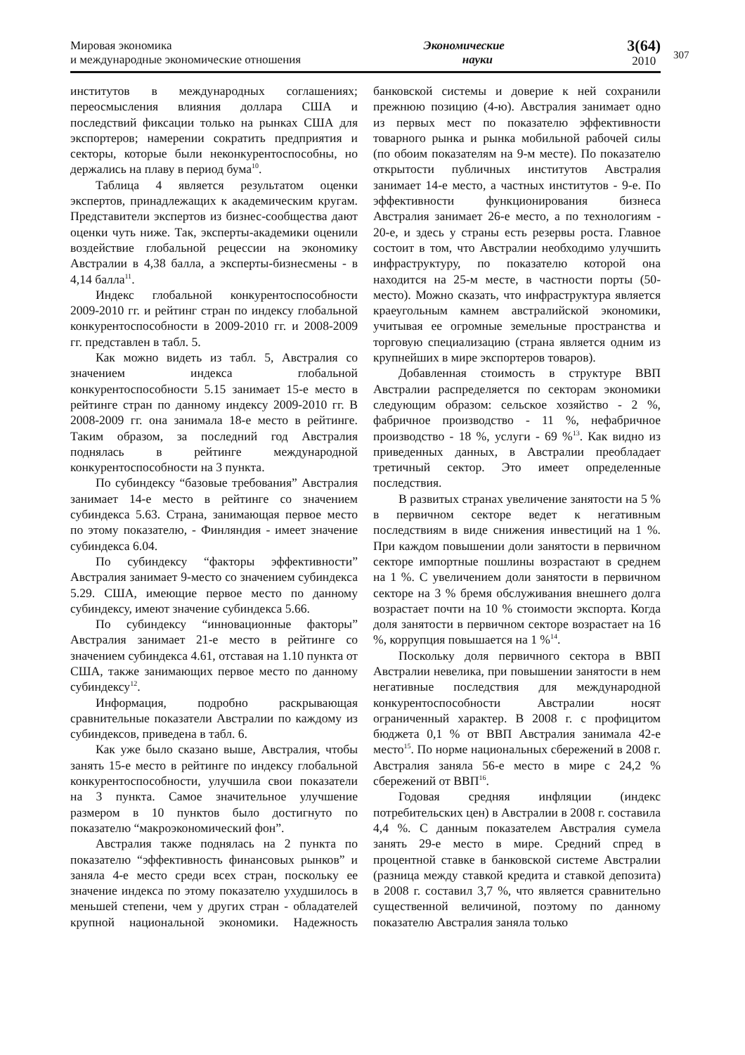Мировая экономика
и международные экономические отношения
Экономические
науки
3(64)
2010
307
институтов в международных соглашениях; переосмысления влияния доллара США и последствий фиксации только на рынках США для экспортеров; намерении сократить предприятия и секторы, которые были неконкурентоспособны, но держались на плаву в период бума<sup>10</sup>.
Таблица 4 является результатом оценки экспертов, принадлежащих к академическим кругам. Представители экспертов из бизнес-сообщества дают оценки чуть ниже. Так, эксперты-академики оценили воздействие глобальной рецессии на экономику Австралии в 4,38 балла, а эксперты-бизнесмены - в 4,14 балла<sup>11</sup>.
Индекс глобальной конкурентоспособности 2009-2010 гг. и рейтинг стран по индексу глобальной конкурентоспособности в 2009-2010 гг. и 2008-2009 гг. представлен в табл. 5.
Как можно видеть из табл. 5, Австралия со значением индекса глобальной конкурентоспособности 5.15 занимает 15-е место в рейтинге стран по данному индексу 2009-2010 гг. В 2008-2009 гг. она занимала 18-е место в рейтинге. Таким образом, за последний год Австралия поднялась в рейтинге международной конкурентоспособности на 3 пункта.
По субиндексу “базовые требования” Австралия занимает 14-е место в рейтинге со значением субиндекса 5.63. Страна, занимающая первое место по этому показателю, - Финляндия - имеет значение субиндекса 6.04.
По субиндексу “факторы эффективности” Австралия занимает 9-место со значением субиндекса 5.29. США, имеющие первое место по данному субиндексу, имеют значение субиндекса 5.66.
По субиндексу “инновационные факторы” Австралия занимает 21-е место в рейтинге со значением субиндекса 4.61, отставая на 1.10 пункта от США, также занимающих первое место по данному субиндексу<sup>12</sup>.
Информация, подробно раскрывающая сравнительные показатели Австралии по каждому из субиндексов, приведена в табл. 6.
Как уже было сказано выше, Австралия, чтобы занять 15-е место в рейтинге по индексу глобальной конкурентоспособности, улучшила свои показатели на 3 пункта. Самое значительное улучшение размером в 10 пунктов было достигнуто по показателю “макроэкономический фон”.
Австралия также поднялась на 2 пункта по показателю “эффективность финансовых рынков” и заняла 4-е место среди всех стран, поскольку ее значение индекса по этому показателю ухудшилось в меньшей степени, чем у других стран - обладателей крупной национальной экономики. Надежность банковской системы и доверие к ней сохранили прежнюю позицию (4-ю). Австралия занимает одно из первых мест по показателю эффективности товарного рынка и рынка мобильной рабочей силы (по обоим показателям на 9-м месте). По показателю открытости публичных институтов Австралия занимает 14-е место, а частных институтов - 9-е. По эффективности функционирования бизнеса Австралия занимает 26-е место, а по технологиям - 20-е, и здесь у страны есть резервы роста. Главное состоит в том, что Австралии необходимо улучшить инфраструктуру, по показателю которой она находится на 25-м месте, в частности порты (50-место). Можно сказать, что инфраструктура является краеугольным камнем австралийской экономики, учитывая ее огромные земельные пространства и торговую специализацию (страна является одним из крупнейших в мире экспортеров товаров).
Добавленная стоимость в структуре ВВП Австралии распределяется по секторам экономики следующим образом: сельское хозяйство - 2 %, фабричное производство - 11 %, нефабричное производство - 18 %, услуги - 69 %<sup>13</sup>. Как видно из приведенных данных, в Австралии преобладает третичный сектор. Это имеет определенные последствия.
В развитых странах увеличение занятости на 5 % в первичном секторе ведет к негативным последствиям в виде снижения инвестиций на 1 %. При каждом повышении доли занятости в первичном секторе импортные пошлины возрастают в среднем на 1 %. С увеличением доли занятости в первичном секторе на 3 % бремя обслуживания внешнего долга возрастает почти на 10 % стоимости экспорта. Когда доля занятости в первичном секторе возрастает на 16 %, коррупция повышается на 1 %<sup>14</sup>.
Поскольку доля первичного сектора в ВВП Австралии невелика, при повышении занятости в нем негативные последствия для международной конкурентоспособности Австралии носят ограниченный характер. В 2008 г. с профицитом бюджета 0,1 % от ВВП Австралия занимала 42-е место<sup>15</sup>. По норме национальных сбережений в 2008 г. Австралия заняла 56-е место в мире с 24,2 % сбережений от ВВП<sup>16</sup>.
Годовая средняя инфляции (индекс потребительских цен) в Австралии в 2008 г. составила 4,4 %. С данным показателем Австралия сумела занять 29-е место в мире. Средний спред в процентной ставке в банковской системе Австралии (разница между ставкой кредита и ставкой депозита) в 2008 г. составил 3,7 %, что является сравнительно существенной величиной, поэтому по данному показателю Австралия заняла только